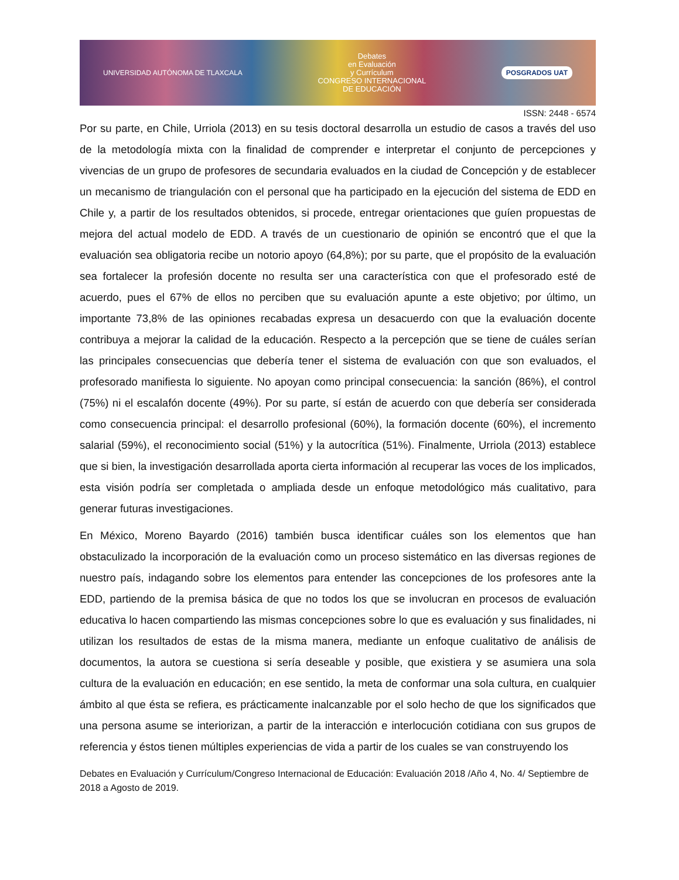UNIVERSIDAD AUTÓNOMA DE TLAXCALA
Debates
en Evaluación
y Currículum
CONGRESO INTERNACIONAL
DE EDUCACIÓN
POSGRADOS UAT
ISSN: 2448 - 6574
Por su parte, en Chile, Urriola (2013) en su tesis doctoral desarrolla un estudio de casos a través del uso de la metodología mixta con la finalidad de comprender e interpretar el conjunto de percepciones y vivencias de un grupo de profesores de secundaria evaluados en la ciudad de Concepción y de establecer un mecanismo de triangulación con el personal que ha participado en la ejecución del sistema de EDD en Chile y, a partir de los resultados obtenidos, si procede, entregar orientaciones que guíen propuestas de mejora del actual modelo de EDD. A través de un cuestionario de opinión se encontró que el que la evaluación sea obligatoria recibe un notorio apoyo (64,8%); por su parte, que el propósito de la evaluación sea fortalecer la profesión docente no resulta ser una característica con que el profesorado esté de acuerdo, pues el 67% de ellos no perciben que su evaluación apunte a este objetivo; por último, un importante 73,8% de las opiniones recabadas expresa un desacuerdo con que la evaluación docente contribuya a mejorar la calidad de la educación. Respecto a la percepción que se tiene de cuáles serían las principales consecuencias que debería tener el sistema de evaluación con que son evaluados, el profesorado manifiesta lo siguiente. No apoyan como principal consecuencia: la sanción (86%), el control (75%) ni el escalafón docente (49%). Por su parte, sí están de acuerdo con que debería ser considerada como consecuencia principal: el desarrollo profesional (60%), la formación docente (60%), el incremento salarial (59%), el reconocimiento social (51%) y la autocrítica (51%). Finalmente, Urriola (2013) establece que si bien, la investigación desarrollada aporta cierta información al recuperar las voces de los implicados, esta visión podría ser completada o ampliada desde un enfoque metodológico más cualitativo, para generar futuras investigaciones.
En México, Moreno Bayardo (2016) también busca identificar cuáles son los elementos que han obstaculizado la incorporación de la evaluación como un proceso sistemático en las diversas regiones de nuestro país, indagando sobre los elementos para entender las concepciones de los profesores ante la EDD, partiendo de la premisa básica de que no todos los que se involucran en procesos de evaluación educativa lo hacen compartiendo las mismas concepciones sobre lo que es evaluación y sus finalidades, ni utilizan los resultados de estas de la misma manera, mediante un enfoque cualitativo de análisis de documentos, la autora se cuestiona si sería deseable y posible, que existiera y se asumiera una sola cultura de la evaluación en educación; en ese sentido, la meta de conformar una sola cultura, en cualquier ámbito al que ésta se refiera, es prácticamente inalcanzable por el solo hecho de que los significados que una persona asume se interiorizan, a partir de la interacción e interlocución cotidiana con sus grupos de referencia y éstos tienen múltiples experiencias de vida a partir de los cuales se van construyendo los
Debates en Evaluación y Currículum/Congreso Internacional de Educación: Evaluación 2018 /Año 4, No. 4/ Septiembre de 2018 a Agosto de 2019.